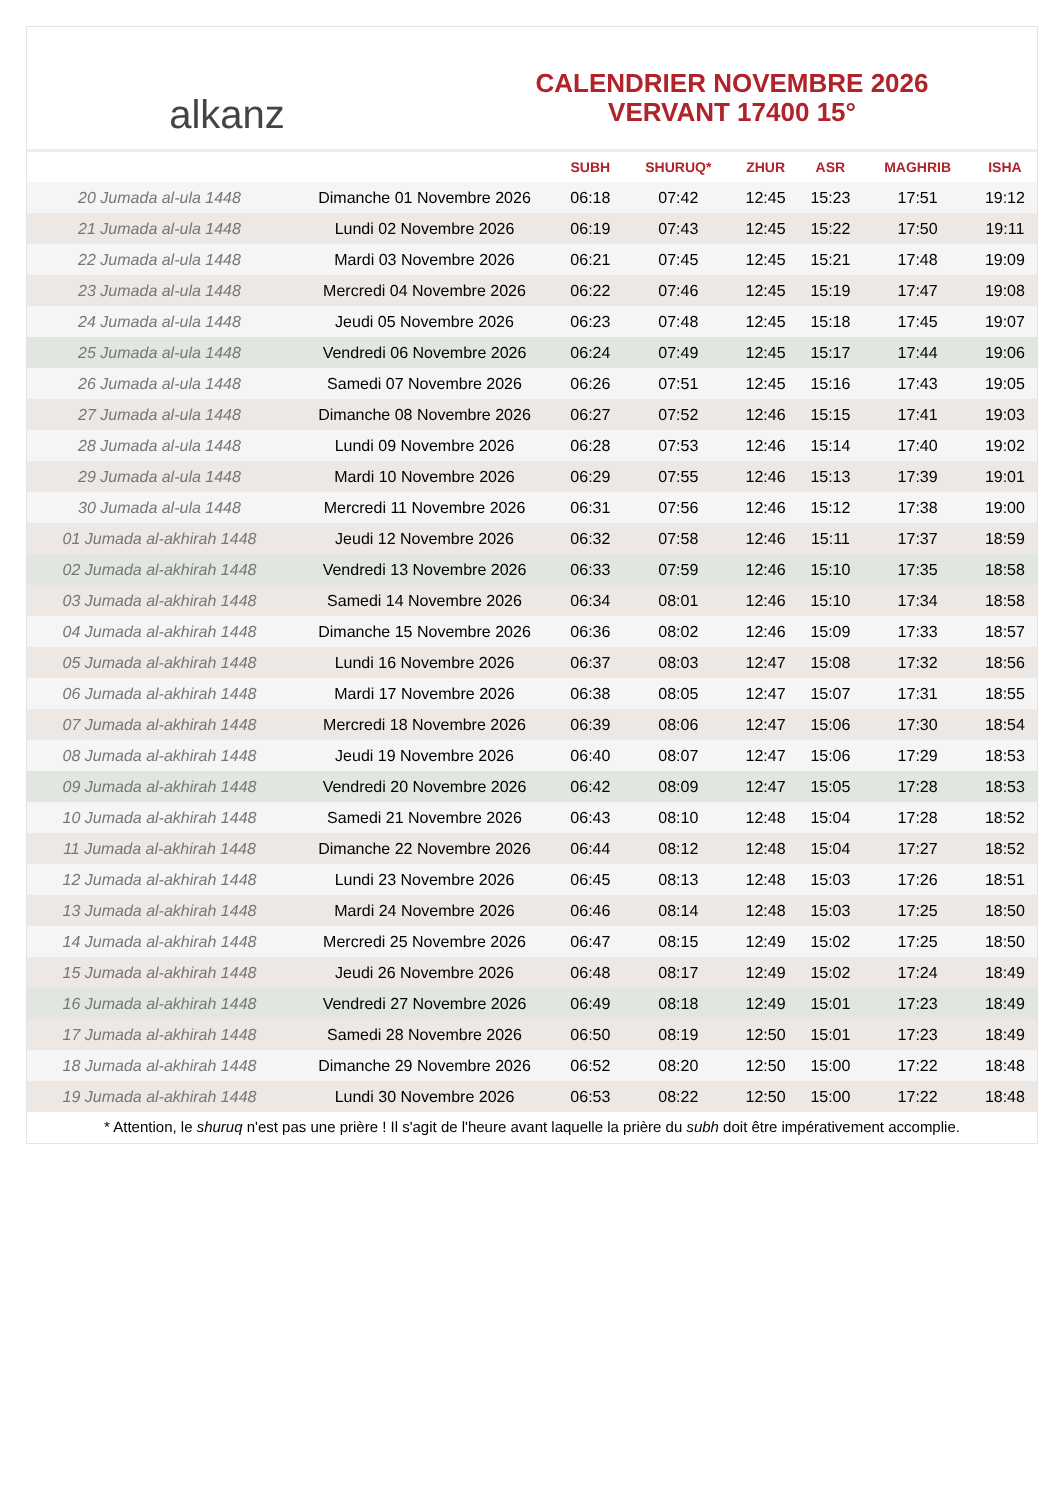alkanz
CALENDRIER NOVEMBRE 2026
VERVANT 17400 15°
| | | SUBH | SHURUQ* | ZHUR | ASR | MAGHRIB | ISHA |
| --- | --- | --- | --- | --- | --- | --- | --- |
| 20 Jumada al-ula 1448 | Dimanche 01 Novembre 2026 | 06:18 | 07:42 | 12:45 | 15:23 | 17:51 | 19:12 |
| 21 Jumada al-ula 1448 | Lundi 02 Novembre 2026 | 06:19 | 07:43 | 12:45 | 15:22 | 17:50 | 19:11 |
| 22 Jumada al-ula 1448 | Mardi 03 Novembre 2026 | 06:21 | 07:45 | 12:45 | 15:21 | 17:48 | 19:09 |
| 23 Jumada al-ula 1448 | Mercredi 04 Novembre 2026 | 06:22 | 07:46 | 12:45 | 15:19 | 17:47 | 19:08 |
| 24 Jumada al-ula 1448 | Jeudi 05 Novembre 2026 | 06:23 | 07:48 | 12:45 | 15:18 | 17:45 | 19:07 |
| 25 Jumada al-ula 1448 | Vendredi 06 Novembre 2026 | 06:24 | 07:49 | 12:45 | 15:17 | 17:44 | 19:06 |
| 26 Jumada al-ula 1448 | Samedi 07 Novembre 2026 | 06:26 | 07:51 | 12:45 | 15:16 | 17:43 | 19:05 |
| 27 Jumada al-ula 1448 | Dimanche 08 Novembre 2026 | 06:27 | 07:52 | 12:46 | 15:15 | 17:41 | 19:03 |
| 28 Jumada al-ula 1448 | Lundi 09 Novembre 2026 | 06:28 | 07:53 | 12:46 | 15:14 | 17:40 | 19:02 |
| 29 Jumada al-ula 1448 | Mardi 10 Novembre 2026 | 06:29 | 07:55 | 12:46 | 15:13 | 17:39 | 19:01 |
| 30 Jumada al-ula 1448 | Mercredi 11 Novembre 2026 | 06:31 | 07:56 | 12:46 | 15:12 | 17:38 | 19:00 |
| 01 Jumada al-akhirah 1448 | Jeudi 12 Novembre 2026 | 06:32 | 07:58 | 12:46 | 15:11 | 17:37 | 18:59 |
| 02 Jumada al-akhirah 1448 | Vendredi 13 Novembre 2026 | 06:33 | 07:59 | 12:46 | 15:10 | 17:35 | 18:58 |
| 03 Jumada al-akhirah 1448 | Samedi 14 Novembre 2026 | 06:34 | 08:01 | 12:46 | 15:10 | 17:34 | 18:58 |
| 04 Jumada al-akhirah 1448 | Dimanche 15 Novembre 2026 | 06:36 | 08:02 | 12:46 | 15:09 | 17:33 | 18:57 |
| 05 Jumada al-akhirah 1448 | Lundi 16 Novembre 2026 | 06:37 | 08:03 | 12:47 | 15:08 | 17:32 | 18:56 |
| 06 Jumada al-akhirah 1448 | Mardi 17 Novembre 2026 | 06:38 | 08:05 | 12:47 | 15:07 | 17:31 | 18:55 |
| 07 Jumada al-akhirah 1448 | Mercredi 18 Novembre 2026 | 06:39 | 08:06 | 12:47 | 15:06 | 17:30 | 18:54 |
| 08 Jumada al-akhirah 1448 | Jeudi 19 Novembre 2026 | 06:40 | 08:07 | 12:47 | 15:06 | 17:29 | 18:53 |
| 09 Jumada al-akhirah 1448 | Vendredi 20 Novembre 2026 | 06:42 | 08:09 | 12:47 | 15:05 | 17:28 | 18:53 |
| 10 Jumada al-akhirah 1448 | Samedi 21 Novembre 2026 | 06:43 | 08:10 | 12:48 | 15:04 | 17:28 | 18:52 |
| 11 Jumada al-akhirah 1448 | Dimanche 22 Novembre 2026 | 06:44 | 08:12 | 12:48 | 15:04 | 17:27 | 18:52 |
| 12 Jumada al-akhirah 1448 | Lundi 23 Novembre 2026 | 06:45 | 08:13 | 12:48 | 15:03 | 17:26 | 18:51 |
| 13 Jumada al-akhirah 1448 | Mardi 24 Novembre 2026 | 06:46 | 08:14 | 12:48 | 15:03 | 17:25 | 18:50 |
| 14 Jumada al-akhirah 1448 | Mercredi 25 Novembre 2026 | 06:47 | 08:15 | 12:49 | 15:02 | 17:25 | 18:50 |
| 15 Jumada al-akhirah 1448 | Jeudi 26 Novembre 2026 | 06:48 | 08:17 | 12:49 | 15:02 | 17:24 | 18:49 |
| 16 Jumada al-akhirah 1448 | Vendredi 27 Novembre 2026 | 06:49 | 08:18 | 12:49 | 15:01 | 17:23 | 18:49 |
| 17 Jumada al-akhirah 1448 | Samedi 28 Novembre 2026 | 06:50 | 08:19 | 12:50 | 15:01 | 17:23 | 18:49 |
| 18 Jumada al-akhirah 1448 | Dimanche 29 Novembre 2026 | 06:52 | 08:20 | 12:50 | 15:00 | 17:22 | 18:48 |
| 19 Jumada al-akhirah 1448 | Lundi 30 Novembre 2026 | 06:53 | 08:22 | 12:50 | 15:00 | 17:22 | 18:48 |
* Attention, le shuruq n'est pas une prière ! Il s'agit de l'heure avant laquelle la prière du subh doit être impérativement accomplie.